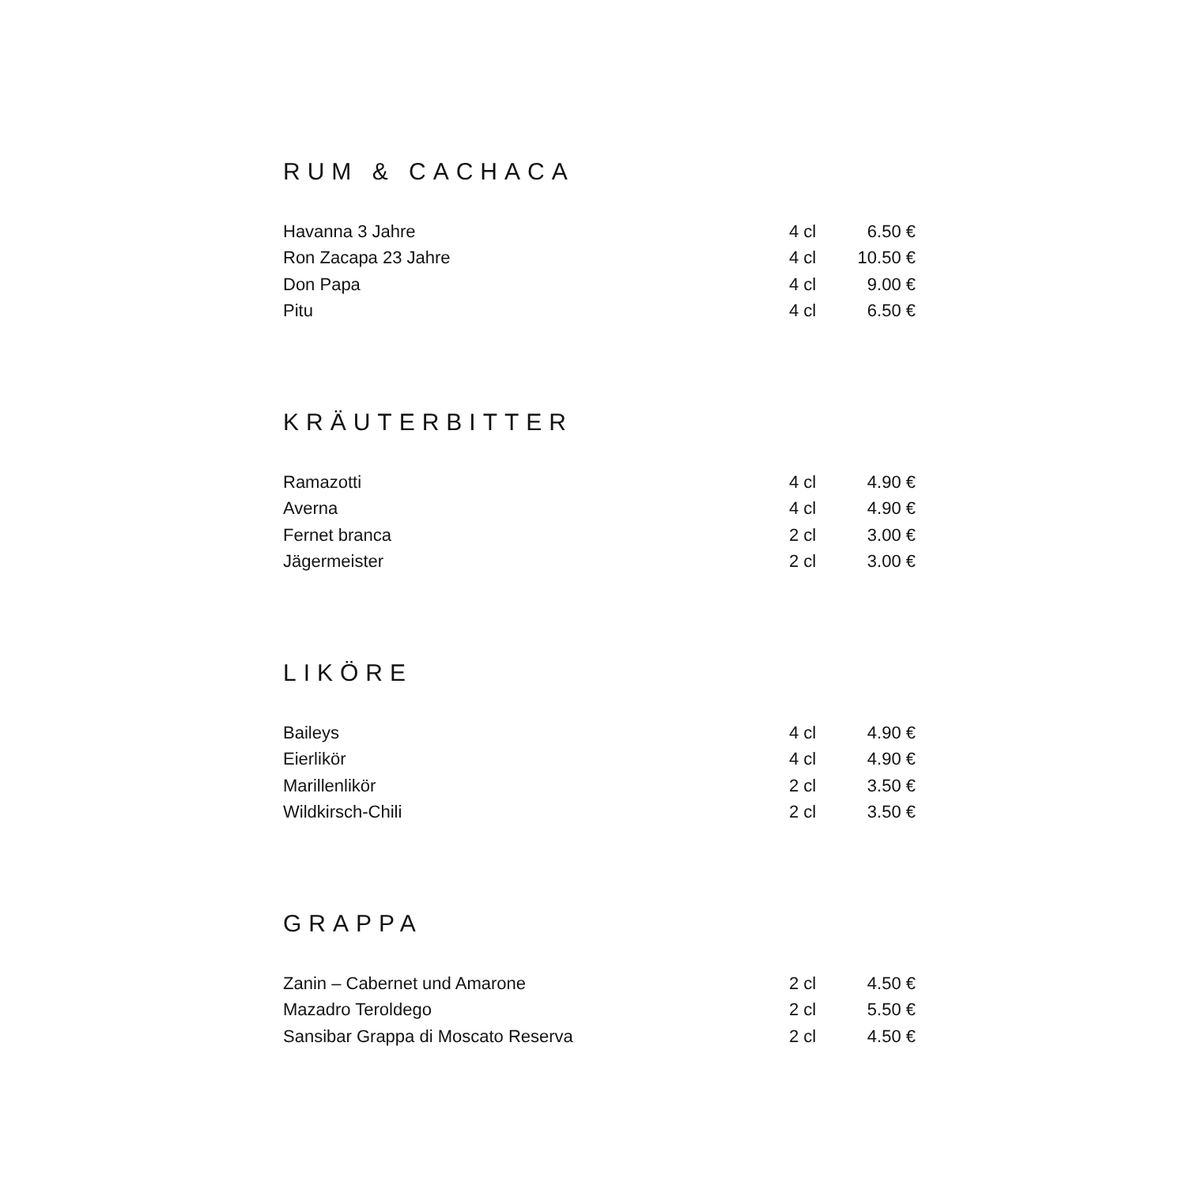RUM & CACHACA
| Havanna 3 Jahre | 4 cl | 6.50 € |
| Ron Zacapa 23 Jahre | 4 cl | 10.50 € |
| Don Papa | 4 cl | 9.00 € |
| Pitu | 4 cl | 6.50 € |
KRÄUTERBITTER
| Ramazotti | 4 cl | 4.90 € |
| Averna | 4 cl | 4.90 € |
| Fernet branca | 2 cl | 3.00 € |
| Jägermeister | 2 cl | 3.00 € |
LIKÖRE
| Baileys | 4 cl | 4.90 € |
| Eierlikör | 4 cl | 4.90 € |
| Marillenlikör | 2 cl | 3.50 € |
| Wildkirsch-Chili | 2 cl | 3.50 € |
GRAPPA
| Zanin – Cabernet und Amarone | 2 cl | 4.50 € |
| Mazadro Teroldego | 2 cl | 5.50 € |
| Sansibar Grappa di Moscato Reserva | 2 cl | 4.50 € |